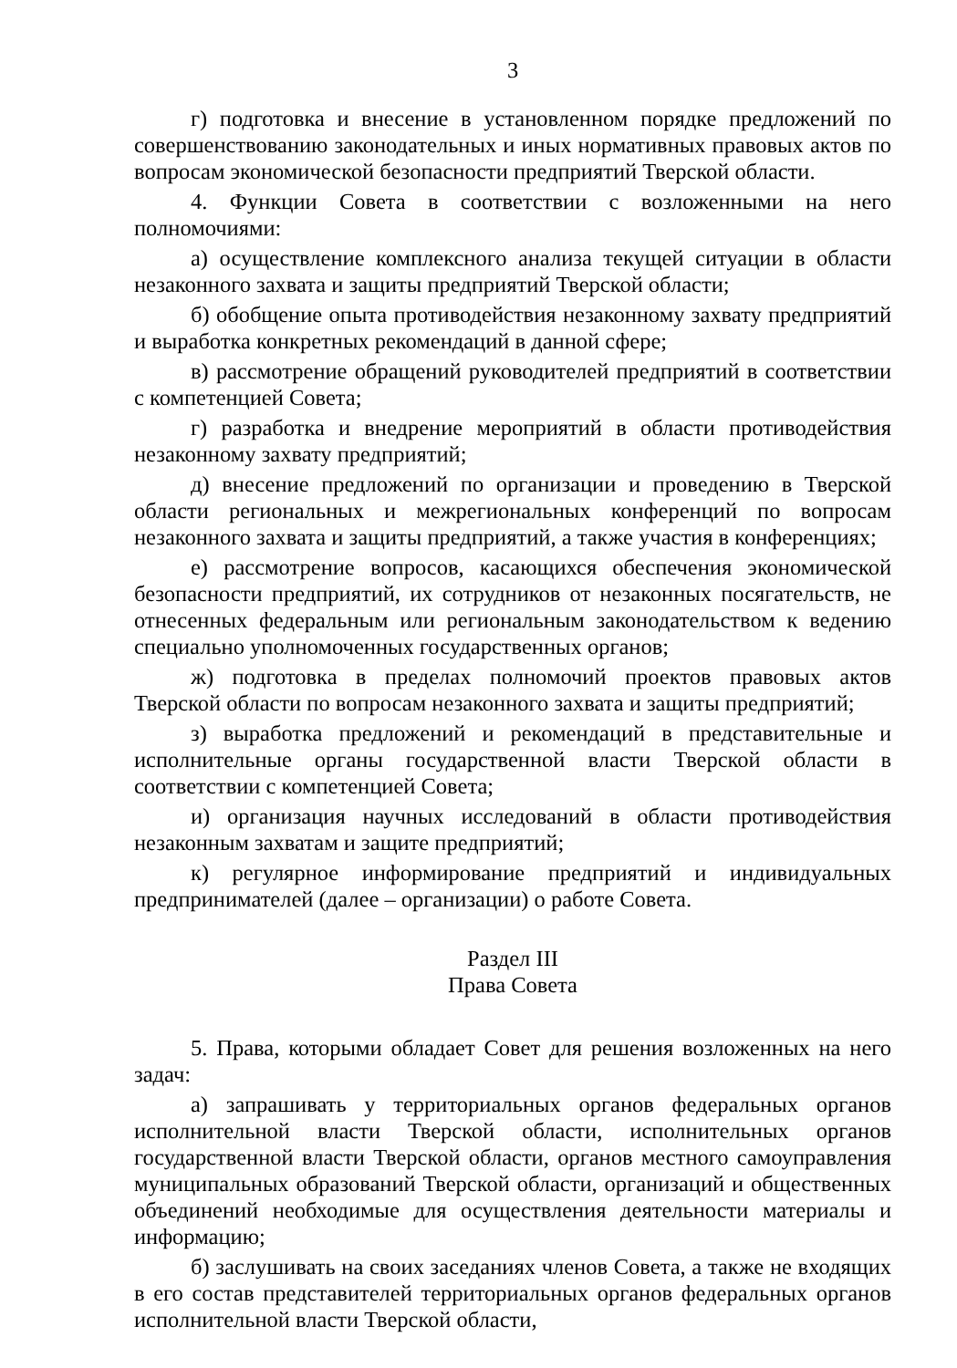3
г) подготовка и внесение в установленном порядке предложений по совершенствованию законодательных и иных нормативных правовых актов по вопросам экономической безопасности предприятий Тверской области.
4. Функции Совета в соответствии с возложенными на него полномочиями:
а) осуществление комплексного анализа текущей ситуации в области незаконного захвата и защиты предприятий Тверской области;
б) обобщение опыта противодействия незаконному захвату предприятий и выработка конкретных рекомендаций в данной сфере;
в) рассмотрение обращений руководителей предприятий в соответствии с компетенцией Совета;
г) разработка и внедрение мероприятий в области противодействия незаконному захвату предприятий;
д) внесение предложений по организации и проведению в Тверской области региональных и межрегиональных конференций по вопросам незаконного захвата и защиты предприятий, а также участия в конференциях;
е) рассмотрение вопросов, касающихся обеспечения экономической безопасности предприятий, их сотрудников от незаконных посягательств, не отнесенных федеральным или региональным законодательством к ведению специально уполномоченных государственных органов;
ж) подготовка в пределах полномочий проектов правовых актов Тверской области по вопросам незаконного захвата и защиты предприятий;
з) выработка предложений и рекомендаций в представительные и исполнительные органы государственной власти Тверской области в соответствии с компетенцией Совета;
и) организация научных исследований в области противодействия незаконным захватам и защите предприятий;
к) регулярное информирование предприятий и индивидуальных предпринимателей (далее – организации) о работе Совета.
Раздел III
Права Совета
5. Права, которыми обладает Совет для решения возложенных на него задач:
а) запрашивать у территориальных органов федеральных органов исполнительной власти Тверской области, исполнительных органов государственной власти Тверской области, органов местного самоуправления муниципальных образований Тверской области, организаций и общественных объединений необходимые для осуществления деятельности материалы и информацию;
б) заслушивать на своих заседаниях членов Совета, а также не входящих в его состав представителей территориальных органов федеральных органов исполнительной власти Тверской области,